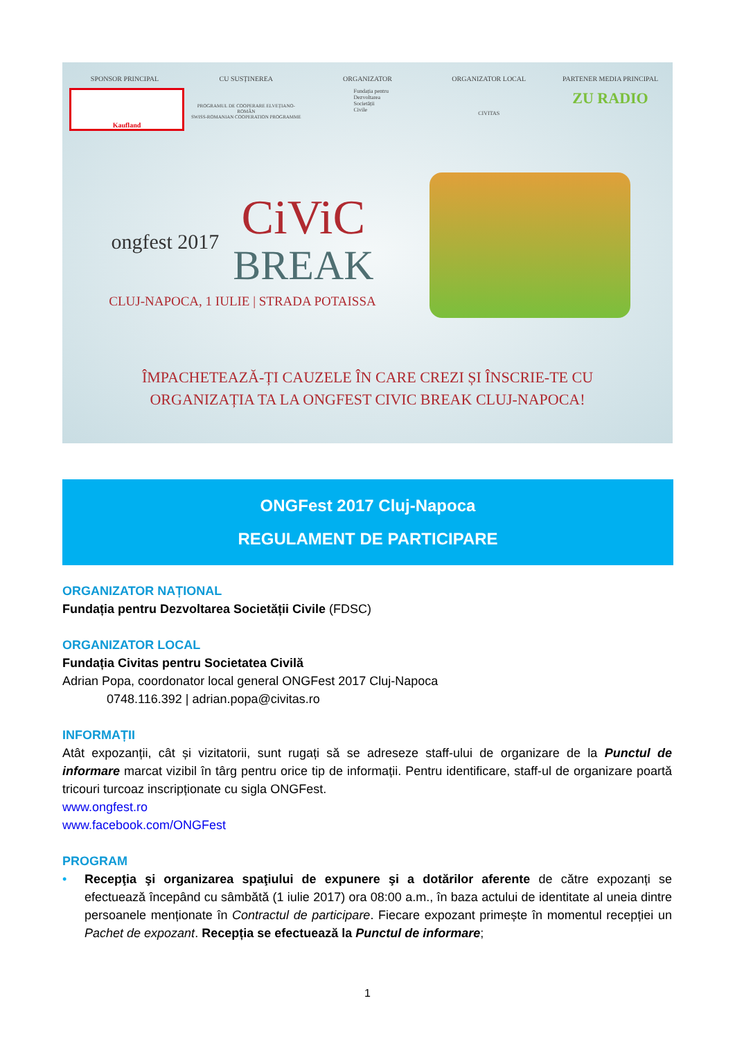SPONSOR PRINCIPAL
Kaufland
CU SUSȚINEREA
PROGRAMUL DE COOPERARE ELVEȚIANO-ROMÂN
SWISS-ROMANIAN COOPERATION PROGRAMME
ORGANIZATOR
Fundația pentru
Dezvoltarea
Societății
Civile
ORGANIZATOR LOCAL
CIVITAS
PARTENER MEDIA PRINCIPAL
ZU RADIO
ongfest 2017
CiViC
BREAK
CLUJ-NAPOCA, 1 IULIE | STRADA POTAISSA
ÎMPACHETEAZĂ-ȚI CAUZELE ÎN CARE CREZI ȘI ÎNSCRIE-TE CU
ORGANIZAȚIA TA LA ONGFEST CIVIC BREAK CLUJ-NAPOCA!
ONGFest 2017 Cluj-Napoca
REGULAMENT DE PARTICIPARE
ORGANIZATOR NAȚIONAL
Fundația pentru Dezvoltarea Societății Civile (FDSC)
ORGANIZATOR LOCAL
Fundația Civitas pentru Societatea Civilă
Adrian Popa, coordonator local general ONGFest 2017 Cluj-Napoca
0748.116.392 | adrian.popa@civitas.ro
INFORMAȚII
Atât expozanții, cât și vizitatorii, sunt rugați să se adreseze staff-ului de organizare de la Punctul de informare marcat vizibil în târg pentru orice tip de informații. Pentru identificare, staff-ul de organizare poartă tricouri turcoaz inscripționate cu sigla ONGFest.
www.ongfest.ro
www.facebook.com/ONGFest
PROGRAM
• Recepţia şi organizarea spaţiului de expunere şi a dotărilor aferente de către expozanți se efectuează începând cu sâmbătă (1 iulie 2017) ora 08:00 a.m., în baza actului de identitate al uneia dintre persoanele menționate în Contractul de participare. Fiecare expozant primește în momentul recepției un Pachet de expozant. Recepția se efectuează la Punctul de informare;
1